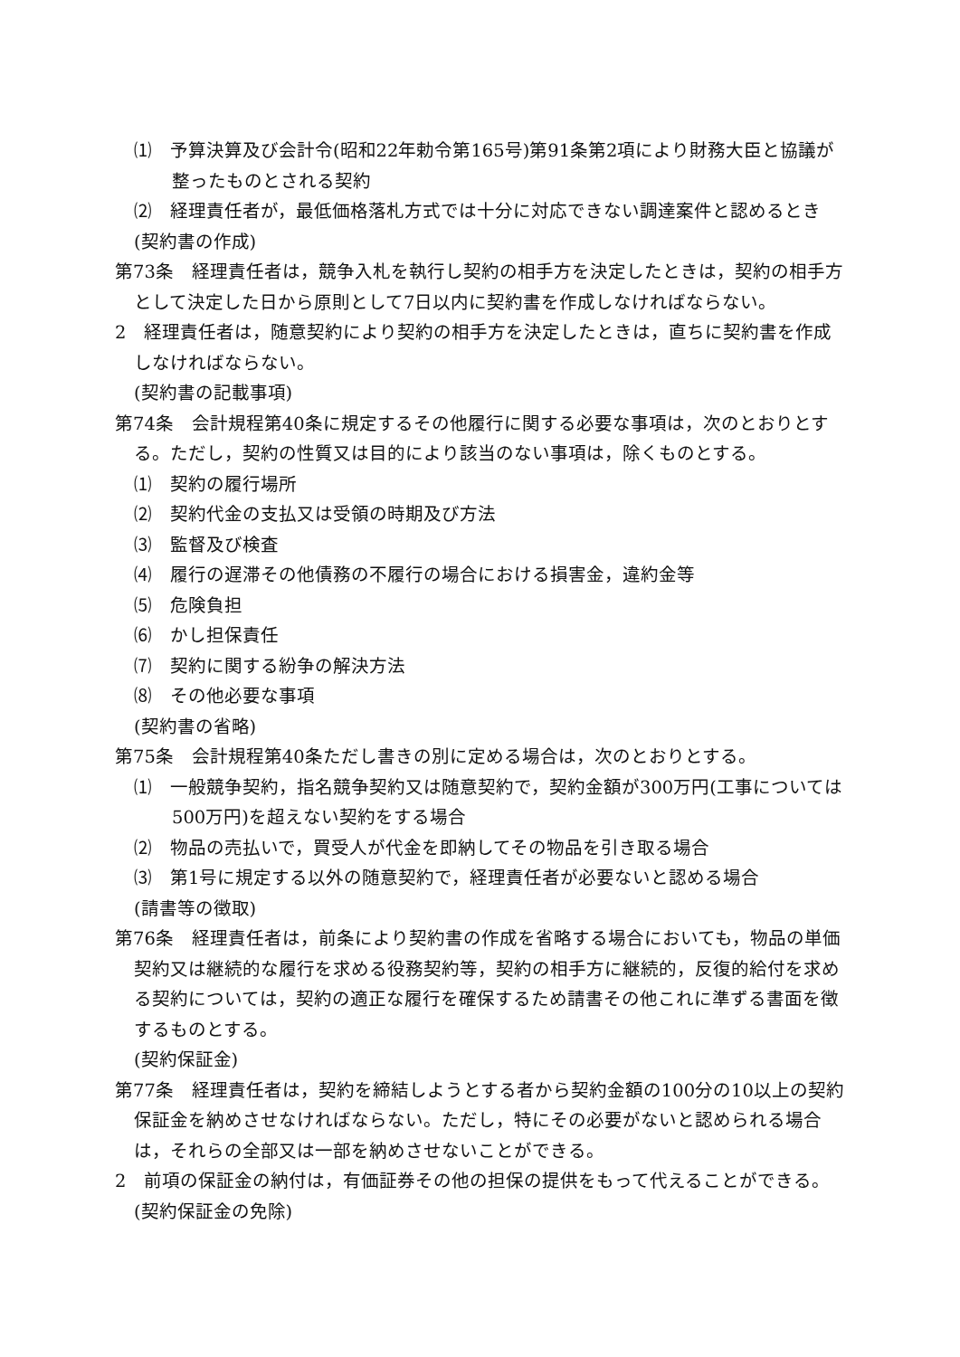⑴　予算決算及び会計令(昭和22年勅令第165号)第91条第2項により財務大臣と協議が整ったものとされる契約
⑵　経理責任者が，最低価格落札方式では十分に対応できない調達案件と認めるとき
(契約書の作成)
第73条　経理責任者は，競争入札を執行し契約の相手方を決定したときは，契約の相手方として決定した日から原則として7日以内に契約書を作成しなければならない。
2　経理責任者は，随意契約により契約の相手方を決定したときは，直ちに契約書を作成しなければならない。
(契約書の記載事項)
第74条　会計規程第40条に規定するその他履行に関する必要な事項は，次のとおりとする。ただし，契約の性質又は目的により該当のない事項は，除くものとする。
⑴　契約の履行場所
⑵　契約代金の支払又は受領の時期及び方法
⑶　監督及び検査
⑷　履行の遅滞その他債務の不履行の場合における損害金，違約金等
⑸　危険負担
⑹　かし担保責任
⑺　契約に関する紛争の解決方法
⑻　その他必要な事項
(契約書の省略)
第75条　会計規程第40条ただし書きの別に定める場合は，次のとおりとする。
⑴　一般競争契約，指名競争契約又は随意契約で，契約金額が300万円(工事については500万円)を超えない契約をする場合
⑵　物品の売払いで，買受人が代金を即納してその物品を引き取る場合
⑶　第1号に規定する以外の随意契約で，経理責任者が必要ないと認める場合
(請書等の徴取)
第76条　経理責任者は，前条により契約書の作成を省略する場合においても，物品の単価契約又は継続的な履行を求める役務契約等，契約の相手方に継続的，反復的給付を求める契約については，契約の適正な履行を確保するため請書その他これに準ずる書面を徴するものとする。
(契約保証金)
第77条　経理責任者は，契約を締結しようとする者から契約金額の100分の10以上の契約保証金を納めさせなければならない。ただし，特にその必要がないと認められる場合は，それらの全部又は一部を納めさせないことができる。
2　前項の保証金の納付は，有価証券その他の担保の提供をもって代えることができる。
(契約保証金の免除)